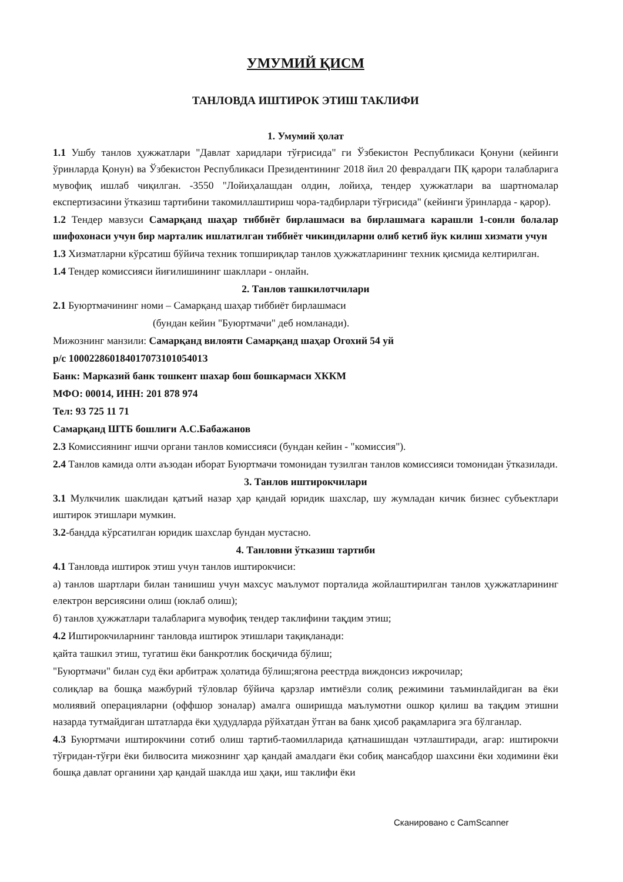УМУМИЙ ҚИСМ
ТАНЛОВДА ИШТИРОК ЭТИШ ТАКЛИФИ
1. Умумий ҳолат
1.1 Ушбу танлов ҳужжатлари "Давлат харидлари тўғрисида" ги Ўзбекистон Республикаси Қонуни (кейинги ўринларда Қонун) ва Ўзбекистон Республикаси Президентининг 2018 йил 20 февралдаги ПҚ қарори талабларига мувофиқ ишлаб чиқилган. -3550 "Лойиҳалашдан олдин, лойиҳа, тендер ҳужжатлари ва шартномалар експертизасини ўтказиш тартибини такомиллаштириш чора-тадбирлари тўғрисида" (кейинги ўринларда - қарор).
1.2 Тендер мавзуси Самарқанд шаҳар тиббиёт бирлашмаси ва бирлашмага карашли 1-сонли болалар шифохонаси учун бир марталик ишлатилган тиббиёт чикиндиларни олиб кетиб йук килиш хизмати учун
1.3 Хизматларни кўрсатиш бўйича техник топшириқлар танлов ҳужжатларининг техник қисмида келтирилган.
1.4 Тендер комиссияси йиғилишининг шакллари - онлайн.
2. Танлов ташкилотчилари
2.1 Буюртмачининг номи – Самарқанд шаҳар тиббиёт бирлашмаси
(бундан кейин "Буюртмачи" деб номланади).
Мижознинг манзили: Самарқанд вилояти Самарқанд шаҳар Огохий 54 уй
р/с 10002286018401707310105401З
Банк: Марказий банк тошкент шахар бош бошкармаси ХККМ
МФО: 00014, ИНН: 201 878 974
Тел: 93 725 11 71
Самарқанд ШТБ бошлиги А.С.Бабажанов
2.3 Комиссиянинг ишчи органи танлов комиссияси (бундан кейин - "комиссия").
2.4 Танлов камида олти аъзодан иборат Буюртмачи томонидан тузилган танлов комиссияси томонидан ўтказилади.
3. Танлов иштирокчилари
3.1 Мулкчилик шаклидан қатъий назар ҳар қандай юридик шахслар, шу жумладан кичик бизнес субъектлари иштирок этишлари мумкин.
3.2-бандда кўрсатилган юридик шахслар бундан мустасно.
4. Танловни ўтказиш тартиби
4.1 Танловда иштирок этиш учун танлов иштирокчиси:
а) танлов шартлари билан танишиш учун махсус маълумот порталида жойлаштирилган танлов ҳужжатларининг електрон версиясини олиш (юклаб олиш);
б) танлов ҳужжатлари талабларига мувофиқ тендер таклифини тақдим этиш;
4.2 Иштирокчиларнинг танловда иштирок этишлари тақиқланади:
қайта ташкил этиш, тугатиш ёки банкротлик босқичида бўлиш;
"Буюртмачи" билан суд ёки арбитраж ҳолатида бўлиш;ягона реестрда виждонсиз ижрочилар;
солиқлар ва бошқа мажбурий тўловлар бўйича қарзлар имтиёзли солиқ режимини таъминлайдиган ва ёки молиявий операцияларни (оффшор зоналар) амалга оширишда маълумотни ошкор қилиш ва тақдим этишни назарда тутмайдиган штатларда ёки ҳудудларда рўйхатдан ўтган ва банк ҳисоб рақамларига эга бўлганлар.
4.3 Буюртмачи иштирокчини сотиб олиш тартиб-таомилларида қатнашишдан чэтлаштиради, агар: иштирокчи тўғридан-тўғри ёки билвосита мижознинг ҳар қандай амалдаги ёки собиқ мансабдор шахсини ёки ходимини ёки бошқа давлат органини ҳар қандай шаклда иш ҳақи, иш таклифи ёки
Сканировано с CamScanner